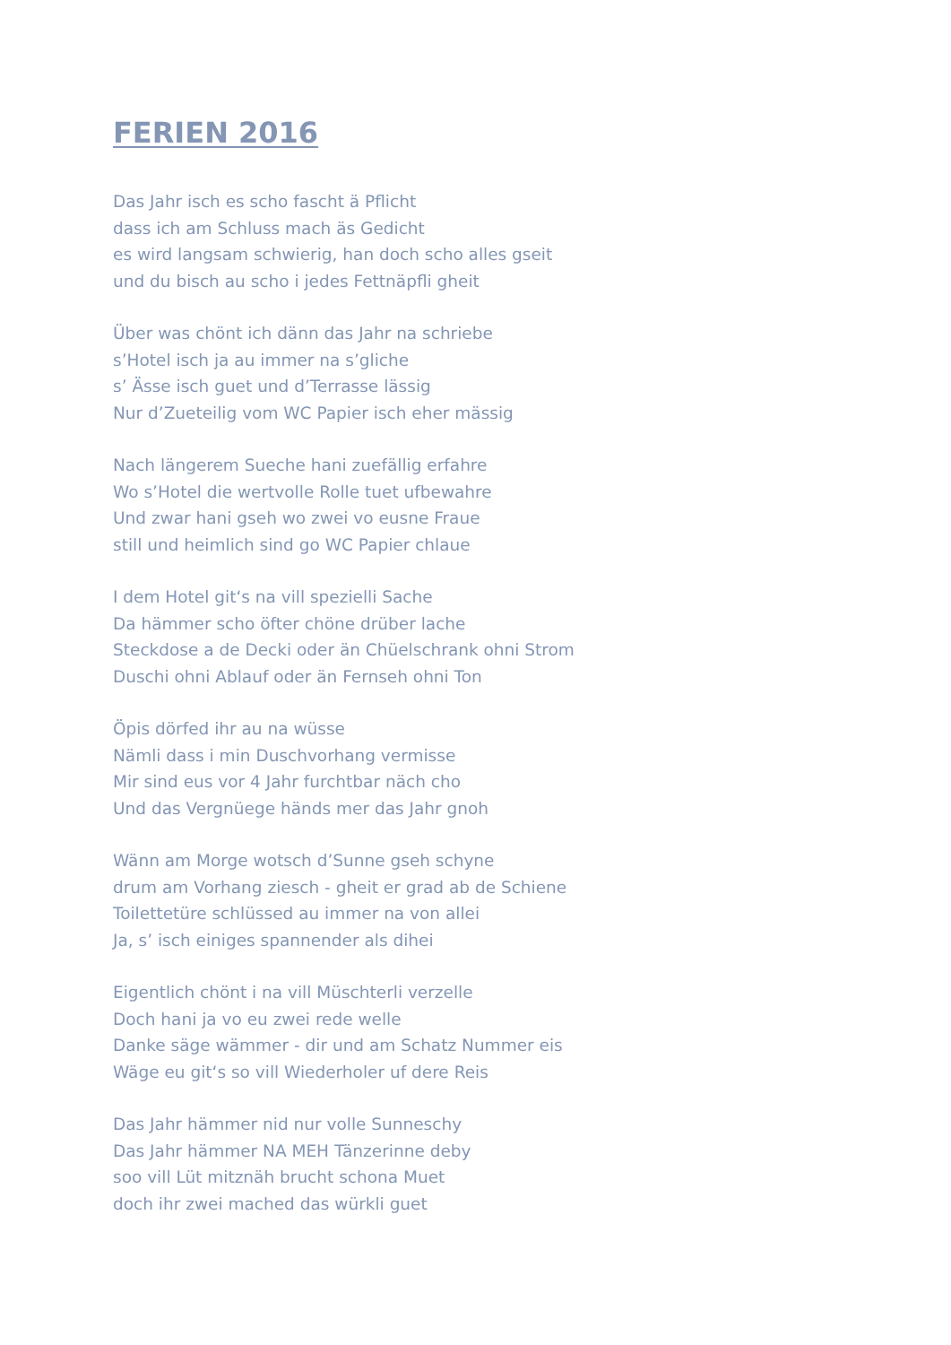FERIEN 2016
Das Jahr isch es scho fascht ä Pflicht
dass ich am Schluss mach äs Gedicht
es wird langsam schwierig, han doch scho alles gseit
und du bisch au scho i jedes Fettnäpfli gheit
Über was chönt ich dänn das Jahr na schriebe
s’Hotel isch ja au immer na s’gliche
s’ Ässe isch guet und d’Terrasse lässig
Nur d’Zueteilig vom WC Papier isch eher mässig
Nach längerem Sueche hani zuefällig erfahre
Wo s’Hotel die wertvolle Rolle tuet ufbewahre
Und zwar hani gseh wo zwei vo eusne Fraue
still und heimlich sind go WC Papier chlaue
I dem Hotel git‘s na vill spezielli Sache
Da hämmer scho öfter chöne drüber lache
Steckdose a de Decki oder än Chüelschrank ohni Strom
Duschi ohni Ablauf oder än Fernseh ohni Ton
Öpis dörfed ihr au na wüsse
Nämli dass i min Duschvorhang vermisse
Mir sind eus vor 4 Jahr furchtbar näch cho
Und das Vergnüege händs mer das Jahr gnoh
Wänn am Morge wotsch d’Sunne gseh schyne
drum am Vorhang ziesch - gheit er grad ab de Schiene
Toilettetüre schlüssed au immer na von allei
Ja, s’ isch einiges spannender als dihei
Eigentlich chönt i na vill Müschterli verzelle
Doch hani ja vo eu zwei rede welle
Danke säge wämmer - dir und am Schatz Nummer eis
Wäge eu git‘s so vill Wiederholer uf dere Reis
Das Jahr hämmer nid nur volle Sunneschy
Das Jahr hämmer NA MEH Tänzerinne deby
soo vill Lüt mitznäh brucht schona Muet
doch ihr zwei mached das würkli guet